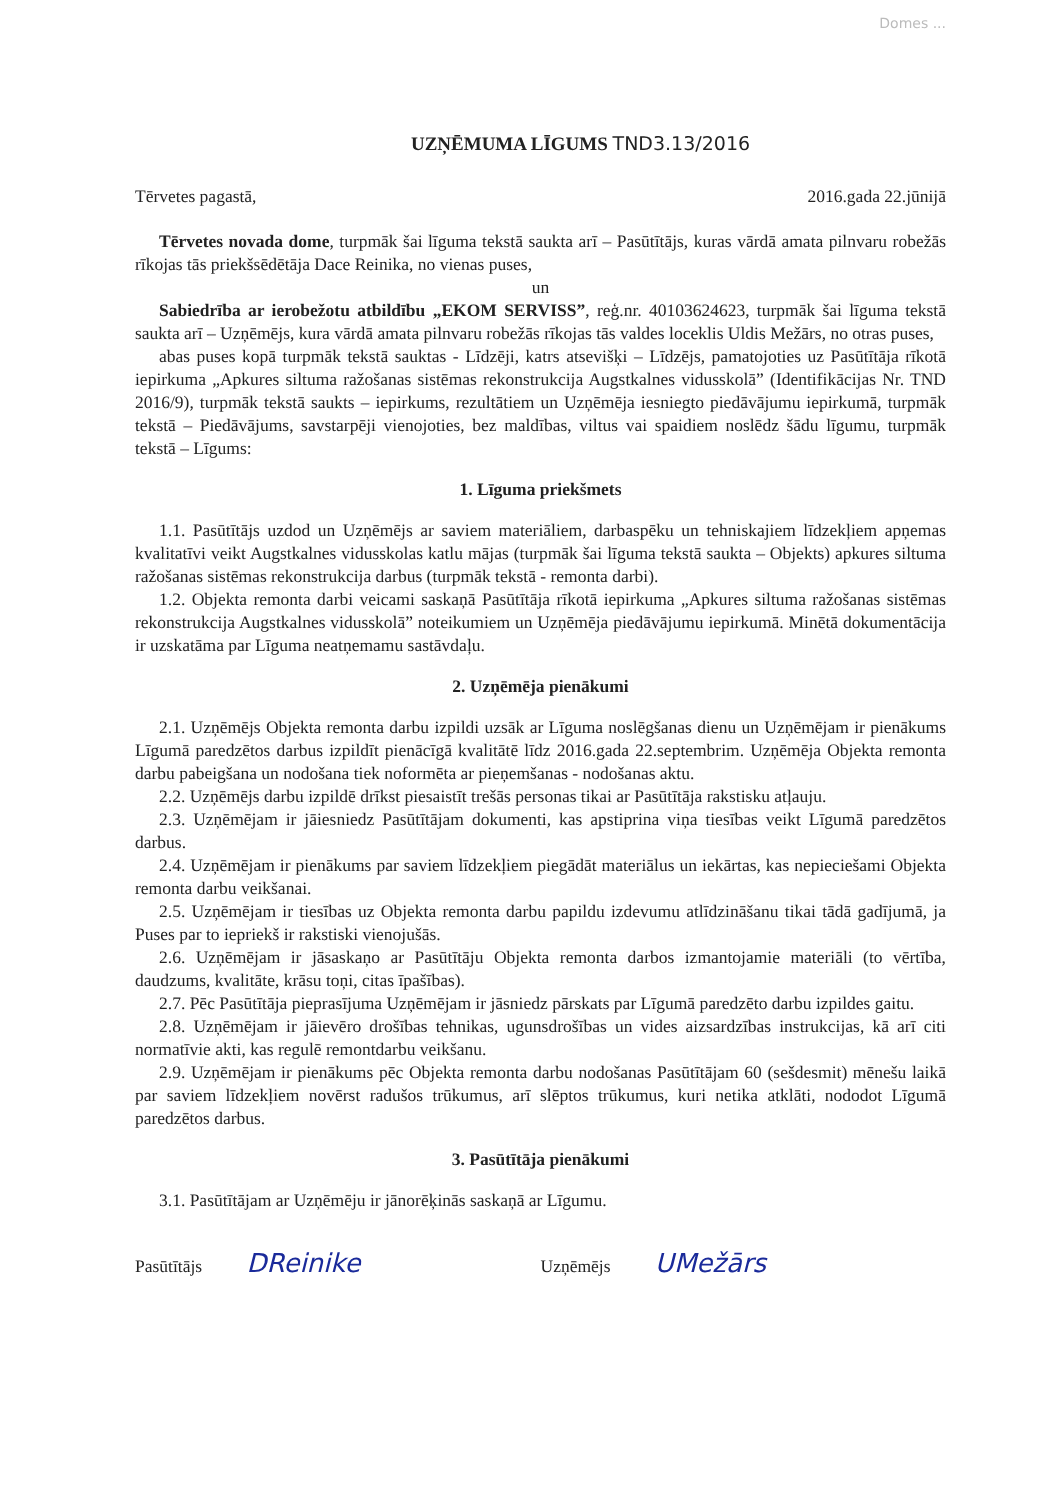Domes ...
UZŅĒMUMA LĪGUMS TND3.13/2016
Tērvetes pagastā, 2016.gada 22.jūnijā
Tērvetes novada dome, turpmāk šai līguma tekstā saukta arī – Pasūtītājs, kuras vārdā amata pilnvaru robežās rīkojas tās priekšsēdētāja Dace Reinika, no vienas puses,
un
Sabiedrība ar ierobežotu atbildību „EKOM SERVISS”, reģ.nr. 40103624623, turpmāk šai līguma tekstā saukta arī – Uzņēmējs, kura vārdā amata pilnvaru robežās rīkojas tās valdes loceklis Uldis Mežārs, no otras puses,
abas puses kopā turpmāk tekstā sauktas - Līdzēji, katrs atsevišķi – Līdzējs, pamatojoties uz Pasūtītāja rīkotā iepirkuma „Apkures siltuma ražošanas sistēmas rekonstrukcija Augstkalnes vidusskolā” (Identifikācijas Nr. TND 2016/9), turpmāk tekstā saukts – iepirkums, rezultātiem un Uzņēmēja iesniegto piedāvājumu iepirkumā, turpmāk tekstā – Piedāvājums, savstarpēji vienojoties, bez maldības, viltus vai spaidiem noslēdz šādu līgumu, turpmāk tekstā – Līgums:
1. Līguma priekšmets
1.1. Pasūtītājs uzdod un Uzņēmējs ar saviem materiāliem, darbaspēku un tehniskajiem līdzekļiem apņemas kvalitatīvi veikt Augstkalnes vidusskolas katlu mājas (turpmāk šai līguma tekstā saukta – Objekts) apkures siltuma ražošanas sistēmas rekonstrukcija darbus (turpmāk tekstā - remonta darbi).
1.2. Objekta remonta darbi veicami saskaņā Pasūtītāja rīkotā iepirkuma „Apkures siltuma ražošanas sistēmas rekonstrukcija Augstkalnes vidusskolā” noteikumiem un Uzņēmēja piedāvājumu iepirkumā. Minētā dokumentācija ir uzskatāma par Līguma neatņemamu sastāvdaļu.
2. Uzņēmēja pienākumi
2.1. Uzņēmējs Objekta remonta darbu izpildi uzsāk ar Līguma noslēgšanas dienu un Uzņēmējam ir pienākums Līgumā paredzētos darbus izpildīt pienācīgā kvalitātē līdz 2016.gada 22.septembrim. Uzņēmēja Objekta remonta darbu pabeigšana un nodošana tiek noformēta ar pieņemšanas - nodošanas aktu.
2.2. Uzņēmējs darbu izpildē drīkst piesaistīt trešās personas tikai ar Pasūtītāja rakstisku atļauju.
2.3. Uzņēmējam ir jāiesniedz Pasūtītājam dokumenti, kas apstiprina viņa tiesības veikt Līgumā paredzētos darbus.
2.4. Uzņēmējam ir pienākums par saviem līdzekļiem piegādāt materiālus un iekārtas, kas nepieciešami Objekta remonta darbu veikšanai.
2.5. Uzņēmējam ir tiesības uz Objekta remonta darbu papildu izdevumu atlīdzināšanu tikai tādā gadījumā, ja Puses par to iepriekš ir rakstiski vienojušās.
2.6. Uzņēmējam ir jāsaskaņo ar Pasūtītāju Objekta remonta darbos izmantojamie materiāli (to vērtība, daudzums, kvalitāte, krāsu toņi, citas īpašības).
2.7. Pēc Pasūtītāja pieprasījuma Uzņēmējam ir jāsniedz pārskats par Līgumā paredzēto darbu izpildes gaitu.
2.8. Uzņēmējam ir jāievēro drošības tehnikas, ugunsdrošības un vides aizsardzības instrukcijas, kā arī citi normatīvie akti, kas regulē remontdarbu veikšanu.
2.9. Uzņēmējam ir pienākums pēc Objekta remonta darbu nodošanas Pasūtītājam 60 (sešdesmit) mēnešu laikā par saviem līdzekļiem novērst radušos trūkumus, arī slēptos trūkumus, kuri netika atklāti, nododot Līgumā paredzētos darbus.
3. Pasūtītāja pienākumi
3.1. Pasūtītājam ar Uzņēmēju ir jānorēķinās saskaņā ar Līgumu.
Pasūtītājs DReinike
Uzņēmējs UMežārs